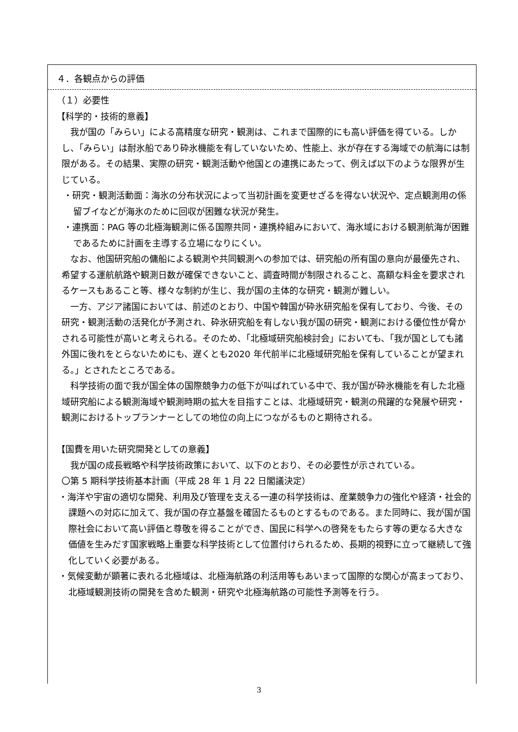４．各観点からの評価
（１）必要性
【科学的・技術的意義】
　我が国の「みらい」による高精度な研究・観測は、これまで国際的にも高い評価を得ている。しかし、「みらい」は耐氷船であり砕氷機能を有していないため、性能上、氷が存在する海域での航海には制限がある。その結果、実際の研究・観測活動や他国との連携にあたって、例えば以下のような限界が生じている。
・研究・観測活動面：海氷の分布状況によって当初計画を変更せざるを得ない状況や、定点観測用の係留ブイなどが海氷のために回収が困難な状況が発生。
・連携面：PAG 等の北極海観測に係る国際共同・連携枠組みにおいて、海氷域における観測航海が困難であるために計画を主導する立場になりにくい。
　なお、他国研究船の傭船による観測や共同観測への参加では、研究船の所有国の意向が最優先され、希望する運航航路や観測日数が確保できないこと、調査時間が制限されること、高額な料金を要求されるケースもあること等、様々な制約が生じ、我が国の主体的な研究・観測が難しい。
　一方、アジア諸国においては、前述のとおり、中国や韓国が砕氷研究船を保有しており、今後、その研究・観測活動の活発化が予測され、砕氷研究船を有しない我が国の研究・観測における優位性が脅かされる可能性が高いと考えられる。そのため、「北極域研究船検討会」においても、「我が国としても諸外国に後れをとらないためにも、遅くとも2020 年代前半に北極域研究船を保有していることが望まれる。」とされたところである。
　科学技術の面で我が国全体の国際競争力の低下が叫ばれている中で、我が国が砕氷機能を有した北極域研究船による観測海域や観測時期の拡大を目指すことは、北極域研究・観測の飛躍的な発展や研究・観測におけるトップランナーとしての地位の向上につながるものと期待される。
【国費を用いた研究開発としての意義】
　我が国の成長戦略や科学技術政策において、以下のとおり、その必要性が示されている。
〇第 5 期科学技術基本計画（平成 28 年 1 月 22 日閣議決定）
・海洋や宇宙の適切な開発、利用及び管理を支える一連の科学技術は、産業競争力の強化や経済・社会的課題への対応に加えて、我が国の存立基盤を確固たるものとするものである。また同時に、我が国が国際社会において高い評価と尊敬を得ることができ、国民に科学への啓発をもたらす等の更なる大きな価値を生みだす国家戦略上重要な科学技術として位置付けられるため、長期的視野に立って継続して強化していく必要がある。
・気候変動が顕著に表れる北極域は、北極海航路の利活用等もあいまって国際的な関心が高まっており、北極域観測技術の開発を含めた観測・研究や北極海航路の可能性予測等を行う。
3